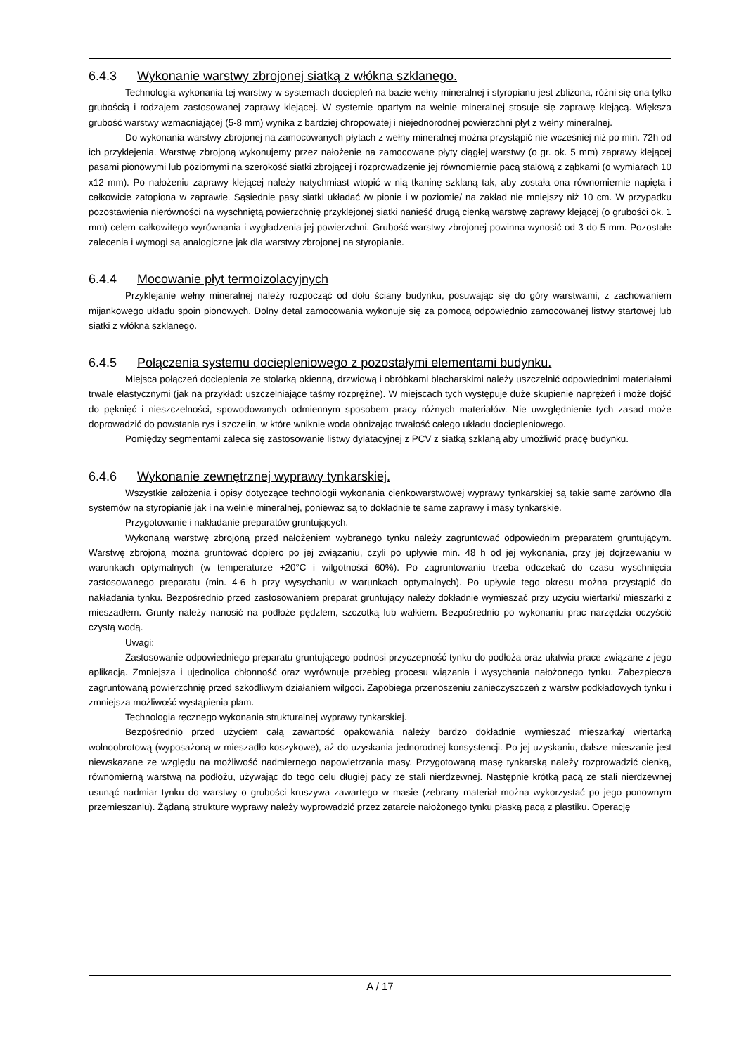6.4.3 Wykonanie warstwy zbrojonej siatką z włókna szklanego.
Technologia wykonania tej warstwy w systemach dociepleń na bazie wełny mineralnej i styropianu jest zbliżona, różni się ona tylko grubością i rodzajem zastosowanej zaprawy klejącej. W systemie opartym na wełnie mineralnej stosuje się zaprawę klejącą. Większa grubość warstwy wzmacniającej (5-8 mm) wynika z bardziej chropowatej i niejednorodnej powierzchni płyt z wełny mineralnej.
Do wykonania warstwy zbrojonej na zamocowanych płytach z wełny mineralnej można przystąpić nie wcześniej niż po min. 72h od ich przyklejenia. Warstwę zbrojoną wykonujemy przez nałożenie na zamocowane płyty ciągłej warstwy (o gr. ok. 5 mm) zaprawy klejącej pasami pionowymi lub poziomymi na szerokość siatki zbrojącej i rozprowadzenie jej równomiernie pacą stalową z ząbkami (o wymiarach 10 x12 mm). Po nałożeniu zaprawy klejącej należy natychmiast wtopić w nią tkaninę szklaną tak, aby została ona równomiernie napięta i całkowicie zatopiona w zaprawie. Sąsiednie pasy siatki układać /w pionie i w poziomie/ na zakład nie mniejszy niż 10 cm. W przypadku pozostawienia nierówności na wyschniętą powierzchnię przyklejonej siatki nanieść drugą cienką warstwę zaprawy klejącej (o grubości ok. 1 mm) celem całkowitego wyrównania i wygładzenia jej powierzchni. Grubość warstwy zbrojonej powinna wynosić od 3 do 5 mm. Pozostałe zalecenia i wymogi są analogiczne jak dla warstwy zbrojonej na styropianie.
6.4.4 Mocowanie płyt termoizolacyjnych
Przyklejanie wełny mineralnej należy rozpocząć od dołu ściany budynku, posuwając się do góry warstwami, z zachowaniem mijankowego układu spoin pionowych. Dolny detal zamocowania wykonuje się za pomocą odpowiednio zamocowanej listwy startowej lub siatki z włókna szklanego.
6.4.5 Połączenia systemu dociepleniowego z pozostałymi elementami budynku.
Miejsca połączeń docieplenia ze stolarką okienną, drzwiową i obróbkami blacharskimi należy uszczelnić odpowiednimi materiałami trwale elastycznymi (jak na przykład: uszczelniające taśmy rozprężne). W miejscach tych występuje duże skupienie naprężeń i może dojść do pęknięć i nieszczelności, spowodowanych odmiennym sposobem pracy różnych materiałów. Nie uwzględnienie tych zasad może doprowadzić do powstania rys i szczelin, w które wniknie woda obniżając trwałość całego układu dociepleniowego.
Pomiędzy segmentami zaleca się zastosowanie listwy dylatacyjnej z PCV z siatką szklaną aby umożliwić pracę budynku.
6.4.6 Wykonanie zewnętrznej wyprawy tynkarskiej.
Wszystkie założenia i opisy dotyczące technologii wykonania cienkowarstwowej wyprawy tynkarskiej są takie same zarówno dla systemów na styropianie jak i na wełnie mineralnej, ponieważ są to dokładnie te same zaprawy i masy tynkarskie.
Przygotowanie i nakładanie preparatów gruntujących.
Wykonaną warstwę zbrojoną przed nałożeniem wybranego tynku należy zagruntować odpowiednim preparatem gruntującym. Warstwę zbrojoną można gruntować dopiero po jej związaniu, czyli po upływie min. 48 h od jej wykonania, przy jej dojrzewaniu w warunkach optymalnych (w temperaturze +20°C i wilgotności 60%). Po zagruntowaniu trzeba odczekać do czasu wyschnięcia zastosowanego preparatu (min. 4-6 h przy wysychaniu w warunkach optymalnych). Po upływie tego okresu można przystąpić do nakładania tynku. Bezpośrednio przed zastosowaniem preparat gruntujący należy dokładnie wymieszać przy użyciu wiertarki/ mieszarki z mieszadłem. Grunty należy nanosić na podłoże pędzlem, szczotką lub wałkiem. Bezpośrednio po wykonaniu prac narzędzia oczyścić czystą wodą.
Uwagi:
Zastosowanie odpowiedniego preparatu gruntującego podnosi przyczepność tynku do podłoża oraz ułatwia prace związane z jego aplikacją. Zmniejsza i ujednolica chłonność oraz wyrównuje przebieg procesu wiązania i wysychania nałożonego tynku. Zabezpiecza zagruntowaną powierzchnię przed szkodliwym działaniem wilgoci. Zapobiega przenoszeniu zanieczyszczeń z warstw podkładowych tynku i zmniejsza możliwość wystąpienia plam.
Technologia ręcznego wykonania strukturalnej wyprawy tynkarskiej.
Bezpośrednio przed użyciem całą zawartość opakowania należy bardzo dokładnie wymieszać mieszarką/ wiertarką wolnoobrotową (wyposażoną w mieszadło koszykowe), aż do uzyskania jednorodnej konsystencji. Po jej uzyskaniu, dalsze mieszanie jest niewskazane ze względu na możliwość nadmiernego napowietrzania masy. Przygotowaną masę tynkarską należy rozprowadzić cienką, równomierną warstwą na podłożu, używając do tego celu długiej pacy ze stali nierdzewnej. Następnie krótką pacą ze stali nierdzewnej usunąć nadmiar tynku do warstwy o grubości kruszywa zawartego w masie (zebrany materiał można wykorzystać po jego ponownym przemieszaniu). Żądaną strukturę wyprawy należy wyprowadzić przez zatarcie nałożonego tynku płaską pacą z plastiku. Operację
A / 17